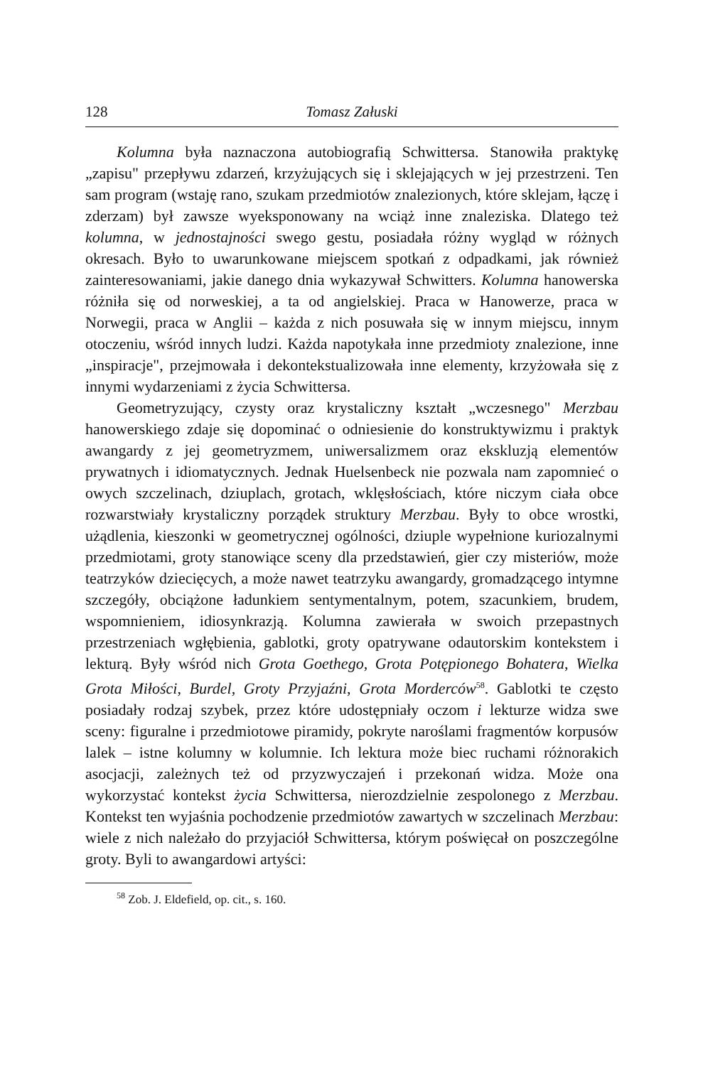128 Tomasz Załuski
Kolumna była naznaczona autobiografią Schwittersa. Stanowiła praktykę „zapisu" przepływu zdarzeń, krzyżujących się i sklejających w jej przestrzeni. Ten sam program (wstaję rano, szukam przedmiotów znalezionych, które sklejam, łączę i zderzam) był zawsze wyeksponowany na wciąż inne znaleziska. Dlatego też kolumna, w jednostajności swego gestu, posiadała różny wygląd w różnych okresach. Było to uwarunkowane miejscem spotkań z odpadkami, jak również zainteresowaniami, jakie danego dnia wykazywał Schwitters. Kolumna hanowerska różniła się od norweskiej, a ta od angielskiej. Praca w Hanowerze, praca w Norwegii, praca w Anglii – każda z nich posuwała się w innym miejscu, innym otoczeniu, wśród innych ludzi. Każda napotykała inne przedmioty znalezione, inne „inspiracje", przejmowała i dekontekstualizowała inne elementy, krzyżowała się z innymi wydarzeniami z życia Schwittersa.
Geometryzujący, czysty oraz krystaliczny kształt „wczesnego" Merzbau hanowerskiego zdaje się dopominać o odniesienie do konstruktywizmu i praktyk awangardy z jej geometryzmem, uniwersalizmem oraz ekskluzją elementów prywatnych i idiomatycznych. Jednak Huelsenbeck nie pozwala nam zapomnieć o owych szczelinach, dziuplach, grotach, wklęsłościach, które niczym ciała obce rozwarstwiały krystaliczny porządek struktury Merzbau. Były to obce wrostki, użądlenia, kieszonki w geometrycznej ogólności, dziuple wypełnione kuriozalnymi przedmiotami, groty stanowiące sceny dla przedstawień, gier czy misteriów, może teatrzyków dziecięcych, a może nawet teatrzyku awangardy, gromadzącego intymne szczegóły, obciążone ładunkiem sentymentalnym, potem, szacunkiem, brudem, wspomnieniem, idiosynkrazją. Kolumna zawierała w swoich przepastnych przestrzeniach wgłębienia, gablotki, groty opatrywane odautorskim kontekstem i lekturą. Były wśród nich Grota Goethego, Grota Potępionego Bohatera, Wielka Grota Miłości, Burdel, Groty Przyjaźni, Grota Morderców<sup>58</sup>. Gablotki te często posiadały rodzaj szybek, przez które udostępniały oczom i lekturze widza swe sceny: figuralne i przedmiotowe piramidy, pokryte naroślami fragmentów korpusów lalek – istne kolumny w kolumnie. Ich lektura może biec ruchami różnorakich asocjacji, zależnych też od przyzwyczajeń i przekonań widza. Może ona wykorzystać kontekst życia Schwittersa, nierozdzielnie zespolonego z Merzbau. Kontekst ten wyjaśnia pochodzenie przedmiotów zawartych w szczelinach Merzbau: wiele z nich należało do przyjaciół Schwittersa, którym poświęcał on poszczególne groty. Byli to awangardowi artyści:
<sup>58</sup> Zob. J. Eldefield, op. cit., s. 160.